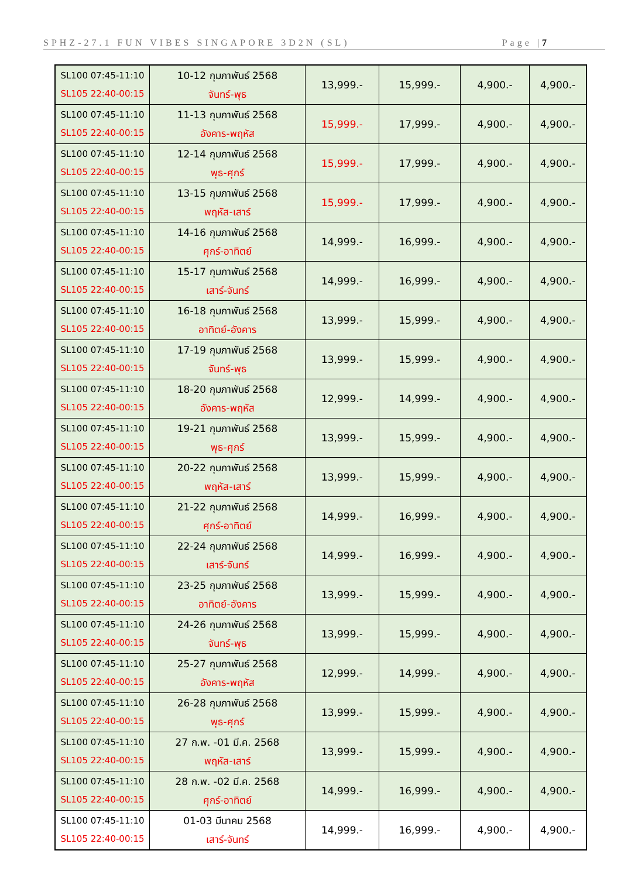SPHZ-27.1 FUN VIBES SINGAPORE 3D2N (SL) Page |7
| SL100 07:45-11:10 SL105 22:40-00:15 | 10-12 กุมภาพันธ์ 2568 จันทร์-พุธ | 13,999.- | 15,999.- | 4,900.- | 4,900.- |
| SL100 07:45-11:10 SL105 22:40-00:15 | 11-13 กุมภาพันธ์ 2568 อังคาร-พฤหัส | 15,999.- | 17,999.- | 4,900.- | 4,900.- |
| SL100 07:45-11:10 SL105 22:40-00:15 | 12-14 กุมภาพันธ์ 2568 พุธ-ศุกร์ | 15,999.- | 17,999.- | 4,900.- | 4,900.- |
| SL100 07:45-11:10 SL105 22:40-00:15 | 13-15 กุมภาพันธ์ 2568 พฤหัส-เสาร์ | 15,999.- | 17,999.- | 4,900.- | 4,900.- |
| SL100 07:45-11:10 SL105 22:40-00:15 | 14-16 กุมภาพันธ์ 2568 ศุกร์-อาทิตย์ | 14,999.- | 16,999.- | 4,900.- | 4,900.- |
| SL100 07:45-11:10 SL105 22:40-00:15 | 15-17 กุมภาพันธ์ 2568 เสาร์-จันทร์ | 14,999.- | 16,999.- | 4,900.- | 4,900.- |
| SL100 07:45-11:10 SL105 22:40-00:15 | 16-18 กุมภาพันธ์ 2568 อาทิตย์-อังคาร | 13,999.- | 15,999.- | 4,900.- | 4,900.- |
| SL100 07:45-11:10 SL105 22:40-00:15 | 17-19 กุมภาพันธ์ 2568 จันทร์-พุธ | 13,999.- | 15,999.- | 4,900.- | 4,900.- |
| SL100 07:45-11:10 SL105 22:40-00:15 | 18-20 กุมภาพันธ์ 2568 อังคาร-พฤหัส | 12,999.- | 14,999.- | 4,900.- | 4,900.- |
| SL100 07:45-11:10 SL105 22:40-00:15 | 19-21 กุมภาพันธ์ 2568 พุธ-ศุกร์ | 13,999.- | 15,999.- | 4,900.- | 4,900.- |
| SL100 07:45-11:10 SL105 22:40-00:15 | 20-22 กุมภาพันธ์ 2568 พฤหัส-เสาร์ | 13,999.- | 15,999.- | 4,900.- | 4,900.- |
| SL100 07:45-11:10 SL105 22:40-00:15 | 21-22 กุมภาพันธ์ 2568 ศุกร์-อาทิตย์ | 14,999.- | 16,999.- | 4,900.- | 4,900.- |
| SL100 07:45-11:10 SL105 22:40-00:15 | 22-24 กุมภาพันธ์ 2568 เสาร์-จันทร์ | 14,999.- | 16,999.- | 4,900.- | 4,900.- |
| SL100 07:45-11:10 SL105 22:40-00:15 | 23-25 กุมภาพันธ์ 2568 อาทิตย์-อังคาร | 13,999.- | 15,999.- | 4,900.- | 4,900.- |
| SL100 07:45-11:10 SL105 22:40-00:15 | 24-26 กุมภาพันธ์ 2568 จันทร์-พุธ | 13,999.- | 15,999.- | 4,900.- | 4,900.- |
| SL100 07:45-11:10 SL105 22:40-00:15 | 25-27 กุมภาพันธ์ 2568 อังคาร-พฤหัส | 12,999.- | 14,999.- | 4,900.- | 4,900.- |
| SL100 07:45-11:10 SL105 22:40-00:15 | 26-28 กุมภาพันธ์ 2568 พุธ-ศุกร์ | 13,999.- | 15,999.- | 4,900.- | 4,900.- |
| SL100 07:45-11:10 SL105 22:40-00:15 | 27 ก.พ. -01 มี.ค. 2568 พฤหัส-เสาร์ | 13,999.- | 15,999.- | 4,900.- | 4,900.- |
| SL100 07:45-11:10 SL105 22:40-00:15 | 28 ก.พ. -02 มี.ค. 2568 ศุกร์-อาทิตย์ | 14,999.- | 16,999.- | 4,900.- | 4,900.- |
| SL100 07:45-11:10 SL105 22:40-00:15 | 01-03 มีนาคม 2568 เสาร์-จันทร์ | 14,999.- | 16,999.- | 4,900.- | 4,900.- |